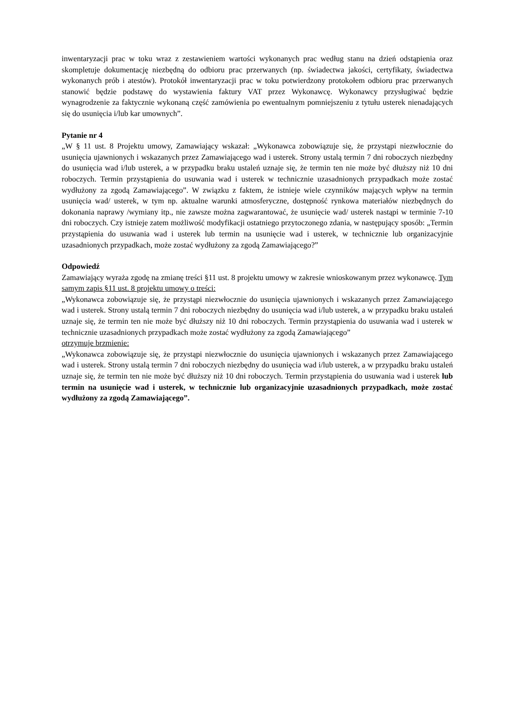inwentaryzacji prac w toku wraz z zestawieniem wartości wykonanych prac według stanu na dzień odstąpienia oraz skompletuje dokumentację niezbędną do odbioru prac przerwanych (np. świadectwa jakości, certyfikaty, świadectwa wykonanych prób i atestów). Protokół inwentaryzacji prac w toku potwierdzony protokołem odbioru prac przerwanych stanowić będzie podstawę do wystawienia faktury VAT przez Wykonawcę. Wykonawcy przysługiwać będzie wynagrodzenie za faktycznie wykonaną część zamówienia po ewentualnym pomniejszeniu z tytułu usterek nienadających się do usunięcia i/lub kar umownych”.
Pytanie nr 4
„W § 11 ust. 8 Projektu umowy, Zamawiający wskazał: „Wykonawca zobowiązuje się, że przystąpi niezwłocznie do usunięcia ujawnionych i wskazanych przez Zamawiającego wad i usterek. Strony ustalą termin 7 dni roboczych niezbędny do usunięcia wad i/lub usterek, a w przypadku braku ustaleń uznaje się, że termin ten nie może być dłuższy niż 10 dni roboczych. Termin przystąpienia do usuwania wad i usterek w technicznie uzasadnionych przypadkach może zostać wydłużony za zgodą Zamawiającego”. W związku z faktem, że istnieje wiele czynników mających wpływ na termin usunięcia wad/ usterek, w tym np. aktualne warunki atmosferyczne, dostępność rynkowa materiałów niezbędnych do dokonania naprawy /wymiany itp., nie zawsze można zagwarantować, że usunięcie wad/ usterek nastąpi w terminie 7-10 dni roboczych. Czy istnieje zatem możliwość modyfikacji ostatniego przytoczonego zdania, w następujący sposób: „Termin przystąpienia do usuwania wad i usterek lub termin na usunięcie wad i usterek, w technicznie lub organizacyjnie uzasadnionych przypadkach, może zostać wydłużony za zgodą Zamawiającego?”
Odpowiedź
Zamawiający wyraża zgodę na zmianę treści §11 ust. 8 projektu umowy w zakresie wnioskowanym przez wykonawcę. Tym samym zapis §11 ust. 8 projektu umowy o treści:
„Wykonawca zobowiązuje się, że przystąpi niezwłocznie do usunięcia ujawnionych i wskazanych przez Zamawiającego wad i usterek. Strony ustalą termin 7 dni roboczych niezbędny do usunięcia wad i/lub usterek, a w przypadku braku ustaleń uznaje się, że termin ten nie może być dłuższy niż 10 dni roboczych. Termin przystąpienia do usuwania wad i usterek w technicznie uzasadnionych przypadkach może zostać wydłużony za zgodą Zamawiającego”
otrzymuje brzmienie:
„Wykonawca zobowiązuje się, że przystąpi niezwłocznie do usunięcia ujawnionych i wskazanych przez Zamawiającego wad i usterek. Strony ustalą termin 7 dni roboczych niezbędny do usunięcia wad i/lub usterek, a w przypadku braku ustaleń uznaje się, że termin ten nie może być dłuższy niż 10 dni roboczych. Termin przystąpienia do usuwania wad i usterek lub termin na usunięcie wad i usterek, w technicznie lub organizacyjnie uzasadnionych przypadkach, może zostać wydłużony za zgodą Zamawiającego”.